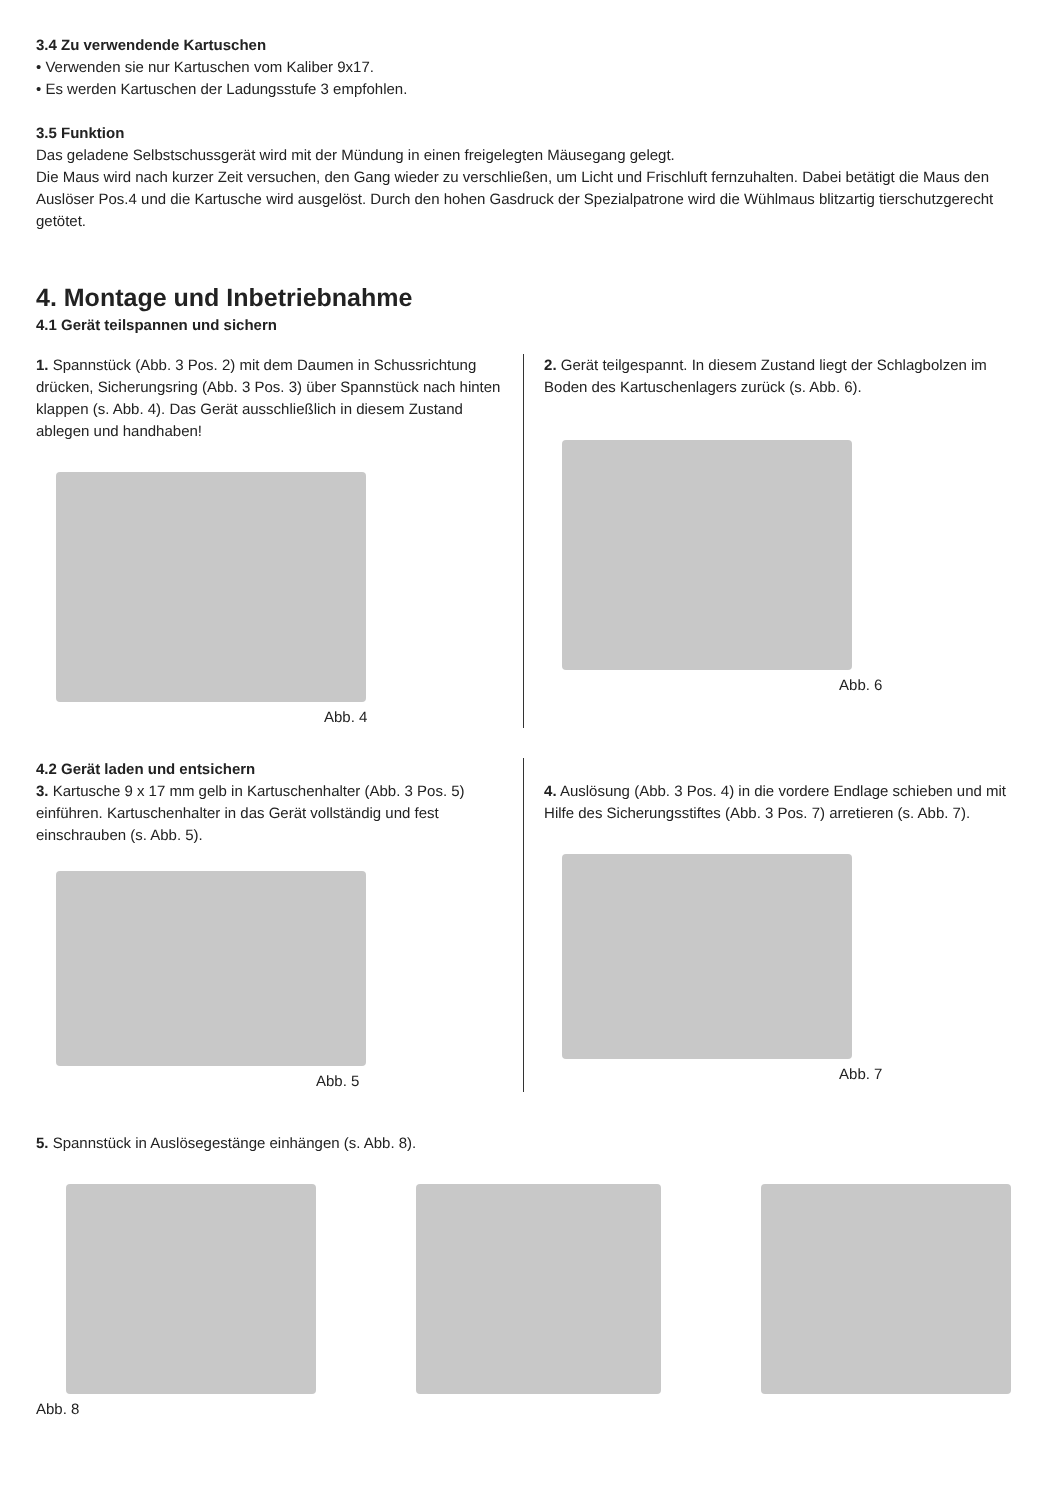3.4 Zu verwendende Kartuschen
• Verwenden sie nur Kartuschen vom Kaliber 9x17.
• Es werden Kartuschen der Ladungsstufe 3 empfohlen.
3.5 Funktion
Das geladene Selbstschussgerät wird mit der Mündung in einen freigelegten Mäusegang gelegt.
Die Maus wird nach kurzer Zeit versuchen, den Gang wieder zu verschließen, um Licht und Frischluft fernzuhalten. Dabei betätigt die Maus den Auslöser Pos.4 und die Kartusche wird ausgelöst. Durch den hohen Gasdruck der Spezialpatrone wird die Wühlmaus blitzartig tierschutzgerecht getötet.
4. Montage und Inbetriebnahme
4.1 Gerät teilspannen und sichern
1. Spannstück (Abb. 3 Pos. 2) mit dem Daumen in Schussrichtung drücken, Sicherungsring (Abb. 3 Pos. 3) über Spannstück nach hinten klappen (s. Abb. 4). Das Gerät ausschließlich in diesem Zustand ablegen und handhaben!
Abb. 4
2. Gerät teilgespannt. In diesem Zustand liegt der Schlagbolzen im Boden des Kartuschenlagers zurück (s. Abb. 6).
Abb. 6
4.2 Gerät laden und entsichern
3. Kartusche 9 x 17 mm gelb in Kartuschenhalter (Abb. 3 Pos. 5) einführen. Kartuschenhalter in das Gerät vollständig und fest einschrauben (s. Abb. 5).
Abb. 5
4. Auslösung (Abb. 3 Pos. 4) in die vordere Endlage schieben und mit Hilfe des Sicherungsstiftes (Abb. 3 Pos. 7) arretieren (s. Abb. 7).
Abb. 7
5. Spannstück in Auslösegestänge einhängen (s. Abb. 8).
Abb. 8